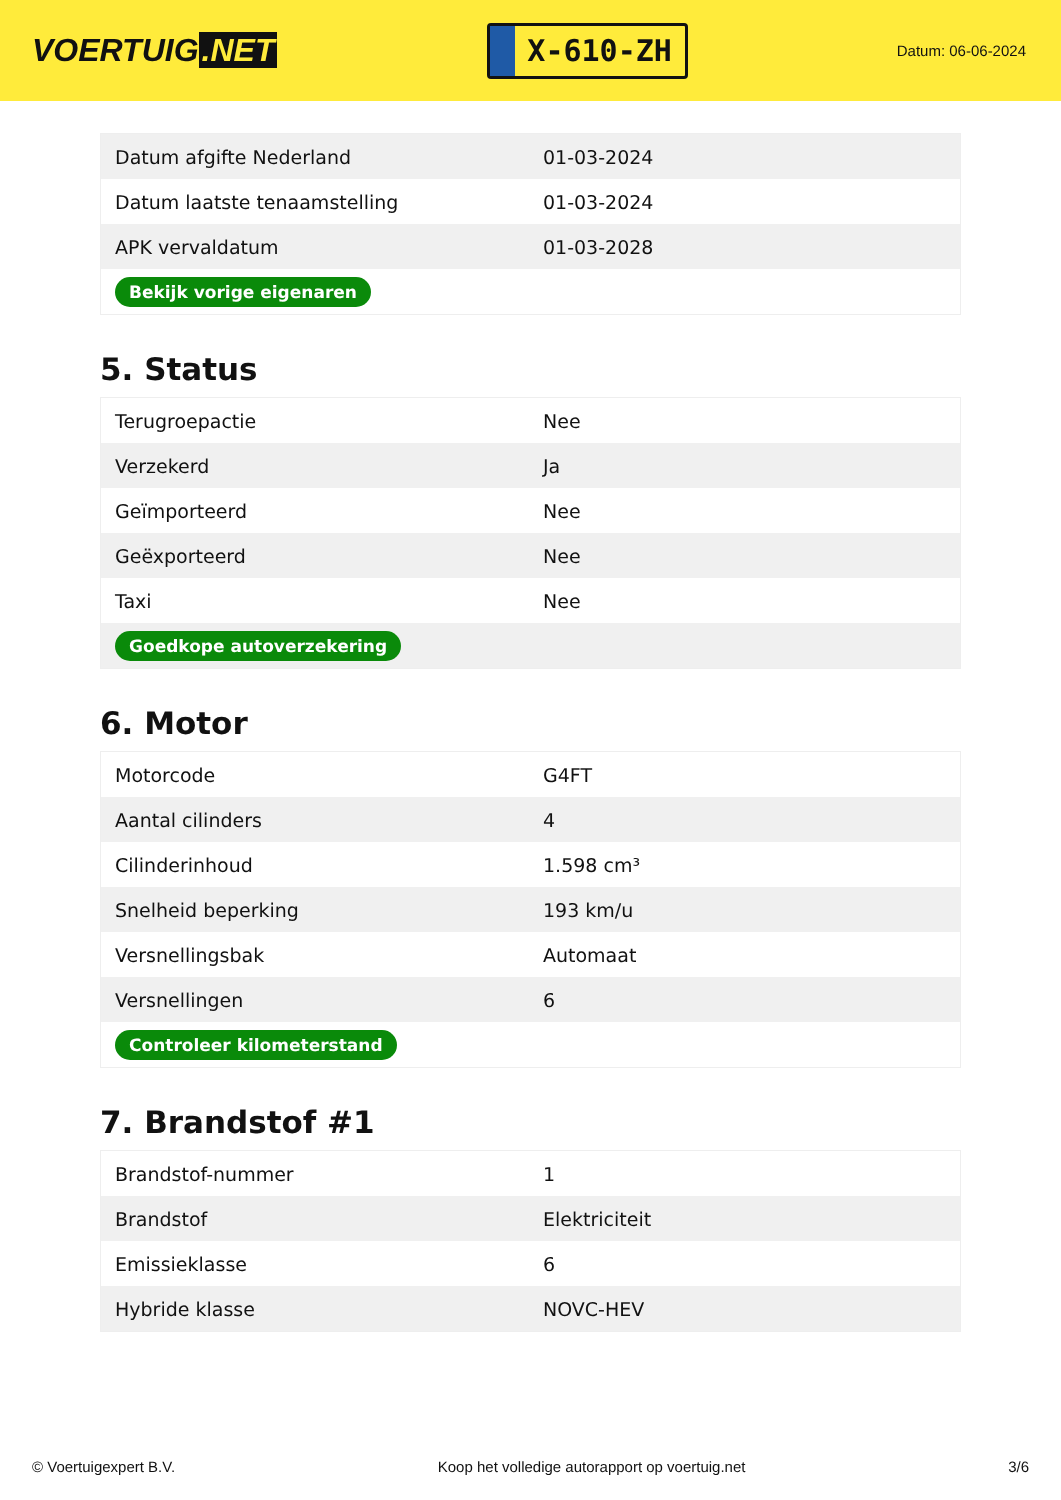VOERTUIG.NET
X-610-ZH
Datum: 06-06-2024
| Datum afgifte Nederland | 01-03-2024 |
| Datum laatste tenaamstelling | 01-03-2024 |
| APK vervaldatum | 01-03-2028 |
| Bekijk vorige eigenaren | |
5. Status
| Terugroepactie | Nee |
| Verzekerd | Ja |
| Geïmporteerd | Nee |
| Geëxporteerd | Nee |
| Taxi | Nee |
| Goedkope autoverzekering | |
6. Motor
| Motorcode | G4FT |
| Aantal cilinders | 4 |
| Cilinderinhoud | 1.598 cm³ |
| Snelheid beperking | 193 km/u |
| Versnellingsbak | Automaat |
| Versnellingen | 6 |
| Controleer kilometerstand | |
7. Brandstof #1
| Brandstof-nummer | 1 |
| Brandstof | Elektriciteit |
| Emissieklasse | 6 |
| Hybride klasse | NOVC-HEV |
© Voertuigexpert B.V. Koop het volledige autorapport op voertuig.net 3/6